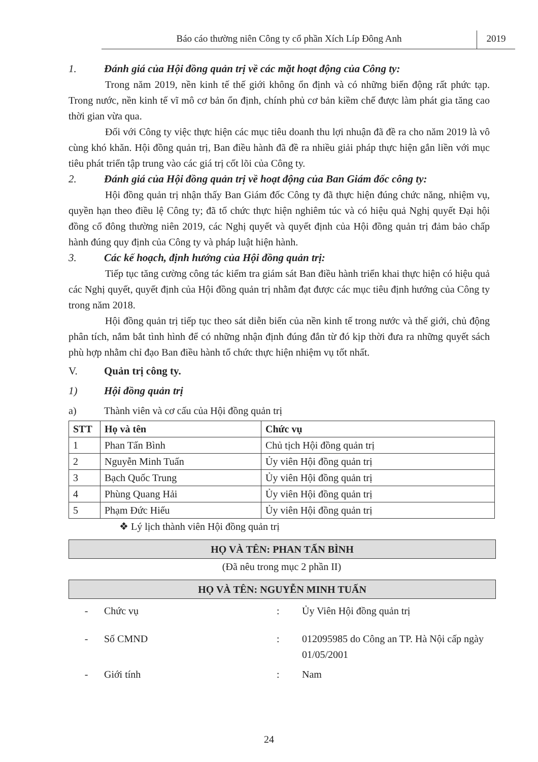Báo cáo thường niên Công ty cổ phần Xích Líp Đông Anh
2019
1. Đánh giá của Hội đồng quản trị về các mặt hoạt động của Công ty:
Trong năm 2019, nền kinh tế thế giới không ổn định và có những biến động rất phức tạp. Trong nước, nền kinh tế vĩ mô cơ bản ổn định, chính phủ cơ bản kiềm chế được làm phát gia tăng cao thời gian vừa qua.
Đối với Công ty việc thực hiện các mục tiêu doanh thu lợi nhuận đã đề ra cho năm 2019 là vô cùng khó khăn. Hội đồng quản trị, Ban điều hành đã đề ra nhiều giải pháp thực hiện gắn liền với mục tiêu phát triển tập trung vào các giá trị cốt lõi của Công ty.
2. Đánh giá của Hội đồng quản trị về hoạt động của Ban Giám đốc công ty:
Hội đồng quản trị nhận thấy Ban Giám đốc Công ty đã thực hiện đúng chức năng, nhiệm vụ, quyền hạn theo điều lệ Công ty; đã tổ chức thực hiện nghiêm túc và có hiệu quả Nghị quyết Đại hội đồng cổ đông thường niên 2019, các Nghị quyết và quyết định của Hội đồng quản trị đảm bảo chấp hành đúng quy định của Công ty và pháp luật hiện hành.
3. Các kế hoạch, định hướng của Hội đồng quản trị:
Tiếp tục tăng cường công tác kiểm tra giám sát Ban điều hành triển khai thực hiện có hiệu quả các Nghị quyết, quyết định của Hội đồng quản trị nhằm đạt được các mục tiêu định hướng của Công ty trong năm 2018.
Hội đồng quản trị tiếp tục theo sát diễn biến của nền kinh tế trong nước và thế giới, chủ động phân tích, nắm bắt tình hình để có những nhận định đúng đắn từ đó kịp thời đưa ra những quyết sách phù hợp nhằm chỉ đạo Ban điều hành tổ chức thực hiện nhiệm vụ tốt nhất.
V. Quản trị công ty.
1) Hội đồng quản trị
a) Thành viên và cơ cấu của Hội đồng quản trị
| STT | Họ và tên | Chức vụ |
| --- | --- | --- |
| 1 | Phan Tấn Bình | Chủ tịch Hội đồng quản trị |
| 2 | Nguyễn Minh Tuấn | Ủy viên Hội đồng quản trị |
| 3 | Bạch Quốc Trung | Ủy viên Hội đồng quản trị |
| 4 | Phùng Quang Hải | Ủy viên Hội đồng quản trị |
| 5 | Phạm Đức Hiếu | Ủy viên Hội đồng quản trị |
❖ Lý lịch thành viên Hội đồng quản trị
HỌ VÀ TÊN: PHAN TẤN BÌNH
(Đã nêu trong mục 2 phần II)
HỌ VÀ TÊN: NGUYỄN MINH TUẤN
- Chức vụ: Ủy Viên Hội đồng quản trị
- Số CMND: 012095985 do Công an TP. Hà Nội cấp ngày 01/05/2001
- Giới tính: Nam
24